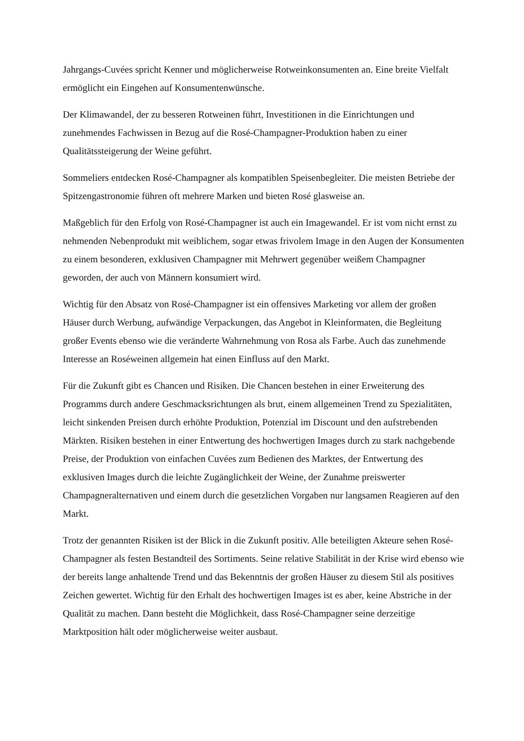Jahrgangs-Cuvées spricht Kenner und möglicherweise Rotweinkonsumenten an. Eine breite Vielfalt ermöglicht ein Eingehen auf Konsumentenwünsche.
Der Klimawandel, der zu besseren Rotweinen führt, Investitionen in die Einrichtungen und zunehmendes Fachwissen in Bezug auf die Rosé-Champagner-Produktion haben zu einer Qualitätssteigerung der Weine geführt.
Sommeliers entdecken Rosé-Champagner als kompatiblen Speisenbegleiter. Die meisten Betriebe der Spitzengastronomie führen oft mehrere Marken und bieten Rosé glasweise an.
Maßgeblich für den Erfolg von Rosé-Champagner ist auch ein Imagewandel. Er ist vom nicht ernst zu nehmenden Nebenprodukt mit weiblichem, sogar etwas frivolem Image in den Augen der Konsumenten zu einem besonderen, exklusiven Champagner mit Mehrwert gegenüber weißem Champagner geworden, der auch von Männern konsumiert wird.
Wichtig für den Absatz von Rosé-Champagner ist ein offensives Marketing vor allem der großen Häuser durch Werbung, aufwändige Verpackungen, das Angebot in Kleinformaten, die Begleitung großer Events ebenso wie die veränderte Wahrnehmung von Rosa als Farbe. Auch das zunehmende Interesse an Roséweinen allgemein hat einen Einfluss auf den Markt.
Für die Zukunft gibt es Chancen und Risiken. Die Chancen bestehen in einer Erweiterung des Programms durch andere Geschmacksrichtungen als brut, einem allgemeinen Trend zu Spezialitäten, leicht sinkenden Preisen durch erhöhte Produktion, Potenzial im Discount und den aufstrebenden Märkten. Risiken bestehen in einer Entwertung des hochwertigen Images durch zu stark nachgebende Preise, der Produktion von einfachen Cuvées zum Bedienen des Marktes, der Entwertung des exklusiven Images durch die leichte Zugänglichkeit der Weine, der Zunahme preiswerter Champagneralternativen und einem durch die gesetzlichen Vorgaben nur langsamen Reagieren auf den Markt.
Trotz der genannten Risiken ist der Blick in die Zukunft positiv. Alle beteiligten Akteure sehen Rosé-Champagner als festen Bestandteil des Sortiments. Seine relative Stabilität in der Krise wird ebenso wie der bereits lange anhaltende Trend und das Bekenntnis der großen Häuser zu diesem Stil als positives Zeichen gewertet. Wichtig für den Erhalt des hochwertigen Images ist es aber, keine Abstriche in der Qualität zu machen. Dann besteht die Möglichkeit, dass Rosé-Champagner seine derzeitige Marktposition hält oder möglicherweise weiter ausbaut.